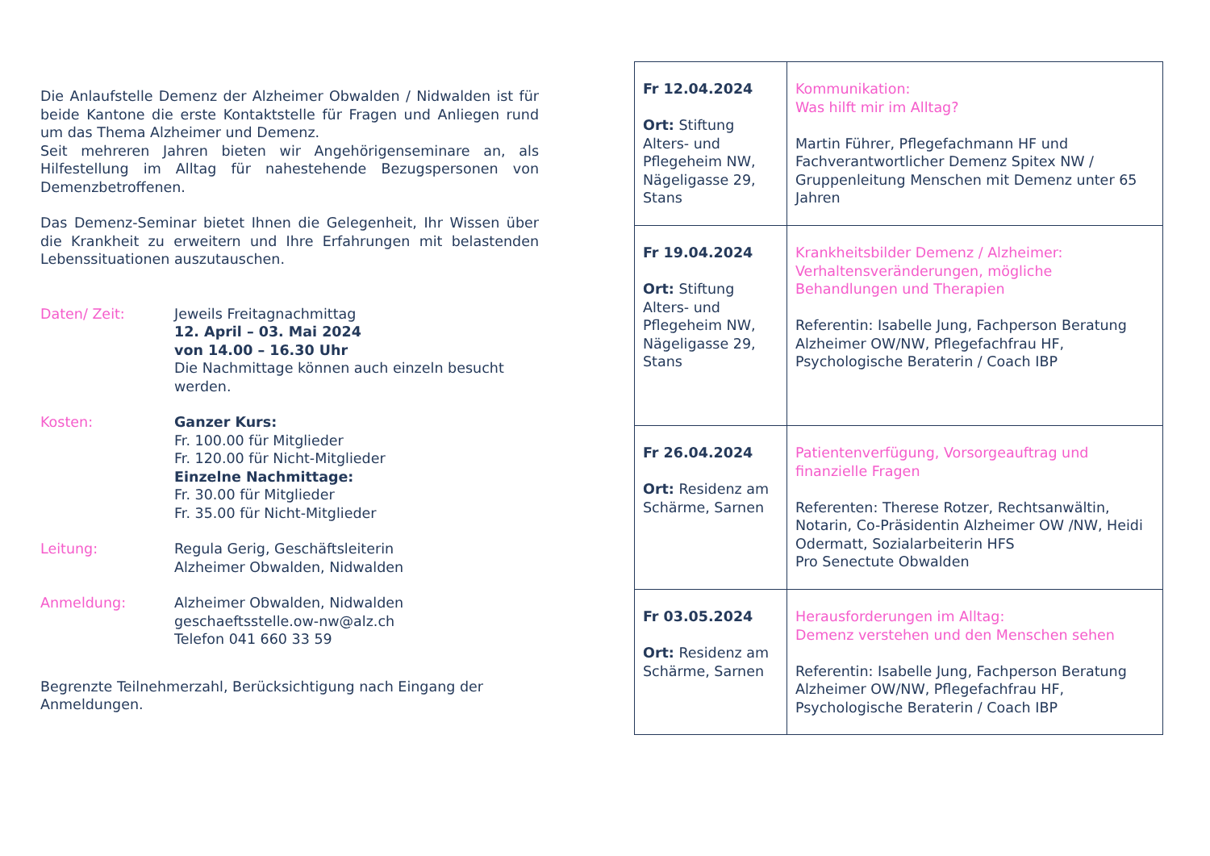Die Anlaufstelle Demenz der Alzheimer Obwalden / Nidwalden ist für beide Kantone die erste Kontaktstelle für Fragen und Anliegen rund um das Thema Alzheimer und Demenz.
Seit mehreren Jahren bieten wir Angehörigenseminare an, als Hilfestellung im Alltag für nahestehende Bezugspersonen von Demenzbetroffenen.
Das Demenz-Seminar bietet Ihnen die Gelegenheit, Ihr Wissen über die Krankheit zu erweitern und Ihre Erfahrungen mit belastenden Lebenssituationen auszutauschen.
Daten/ Zeit: Jeweils Freitagnachmittag
12. April – 03. Mai 2024
von 14.00 – 16.30 Uhr
Die Nachmittage können auch einzeln besucht werden.
Kosten: Ganzer Kurs:
Fr. 100.00 für Mitglieder
Fr. 120.00 für Nicht-Mitglieder
Einzelne Nachmittage:
Fr. 30.00 für Mitglieder
Fr. 35.00 für Nicht-Mitglieder
Leitung: Regula Gerig, Geschäftsleiterin
Alzheimer Obwalden, Nidwalden
Anmeldung: Alzheimer Obwalden, Nidwalden
geschaeftsstelle.ow-nw@alz.ch
Telefon 041 660 33 59
Begrenzte Teilnehmerzahl, Berücksichtigung nach Eingang der Anmeldungen.
| Fr 12.04.2024 Ort: Stiftung Alters- und Pflegeheim NW, Nägeligasse 29, Stans | Kommunikation: Was hilft mir im Alltag? Martin Führer, Pflegefachmann HF und Fachverantwortlicher Demenz Spitex NW / Gruppenleitung Menschen mit Demenz unter 65 Jahren |
| Fr 19.04.2024 Ort: Stiftung Alters- und Pflegeheim NW, Nägeligasse 29, Stans | Krankheitsbilder Demenz / Alzheimer: Verhaltensveränderungen, mögliche Behandlungen und Therapien Referentin: Isabelle Jung, Fachperson Beratung Alzheimer OW/NW, Pflegefachfrau HF, Psychologische Beraterin / Coach IBP |
| Fr 26.04.2024 Ort: Residenz am Schärme, Sarnen | Patientenverfügung, Vorsorgeauftrag und finanzielle Fragen Referenten: Therese Rotzer, Rechtsanwältin, Notarin, Co-Präsidentin Alzheimer OW /NW, Heidi Odermatt, Sozialarbeiterin HFS Pro Senectute Obwalden |
| Fr 03.05.2024 Ort: Residenz am Schärme, Sarnen | Herausforderungen im Alltag: Demenz verstehen und den Menschen sehen Referentin: Isabelle Jung, Fachperson Beratung Alzheimer OW/NW, Pflegefachfrau HF, Psychologische Beraterin / Coach IBP |